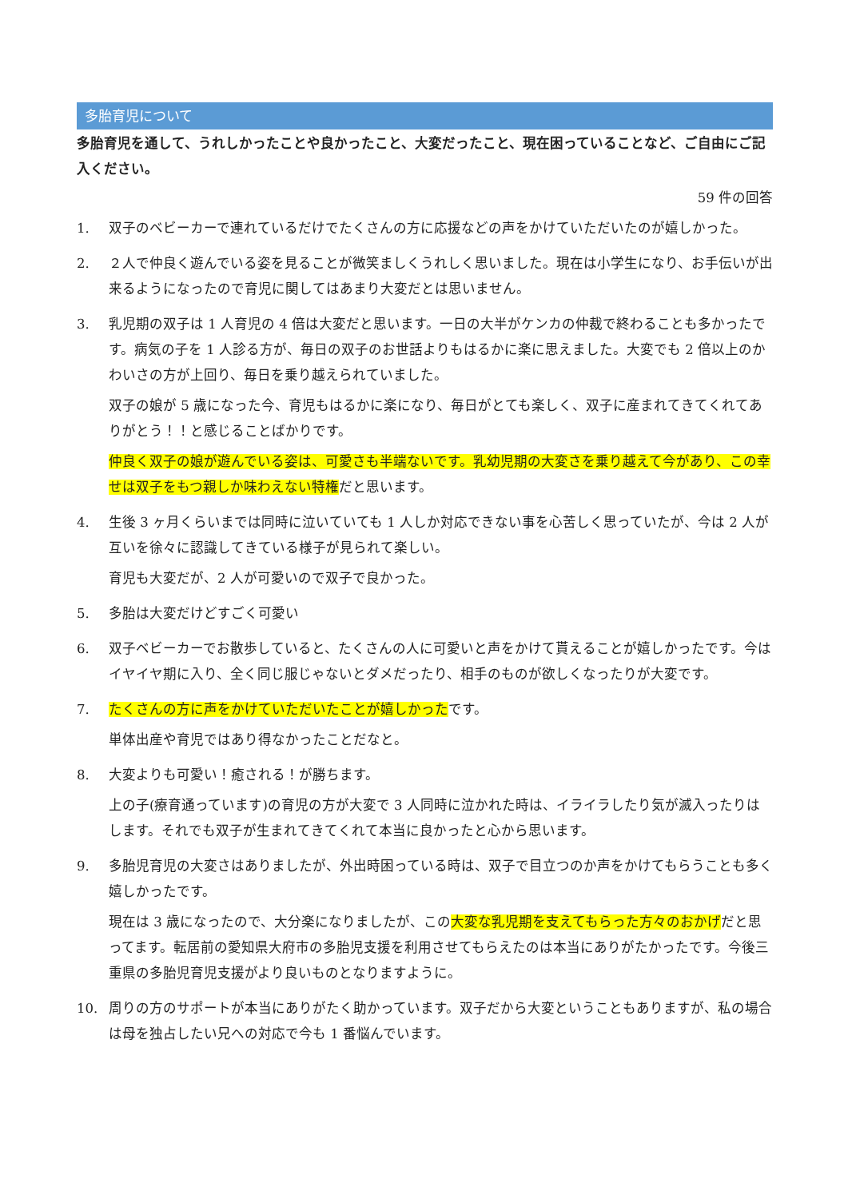多胎育児について
多胎育児を通して、うれしかったことや良かったこと、大変だったこと、現在困っていることなど、ご自由にご記入ください。
59 件の回答
1. 双子のベビーカーで連れているだけでたくさんの方に応援などの声をかけていただいたのが嬉しかった。
2. ２人で仲良く遊んでいる姿を見ることが微笑ましくうれしく思いました。現在は小学生になり、お手伝いが出来るようになったので育児に関してはあまり大変だとは思いません。
3. 乳児期の双子は 1 人育児の 4 倍は大変だと思います。一日の大半がケンカの仲裁で終わることも多かったです。病気の子を 1 人診る方が、毎日の双子のお世話よりもはるかに楽に思えました。大変でも 2 倍以上のかわいさの方が上回り、毎日を乗り越えられていました。
双子の娘が 5 歳になった今、育児もはるかに楽になり、毎日がとても楽しく、双子に産まれてきてくれてありがとう！！と感じることばかりです。
仲良く双子の娘が遊んでいる姿は、可愛さも半端ないです。乳幼児期の大変さを乗り越えて今があり、この幸せは双子をもつ親しか味わえない特権だと思います。
4. 生後 3 ヶ月くらいまでは同時に泣いていても 1 人しか対応できない事を心苦しく思っていたが、今は 2 人が互いを徐々に認識してきている様子が見られて楽しい。
育児も大変だが、2 人が可愛いので双子で良かった。
5. 多胎は大変だけどすごく可愛い
6. 双子ベビーカーでお散歩していると、たくさんの人に可愛いと声をかけて貰えることが嬉しかったです。今はイヤイヤ期に入り、全く同じ服じゃないとダメだったり、相手のものが欲しくなったりが大変です。
7. たくさんの方に声をかけていただいたことが嬉しかったです。
単体出産や育児ではあり得なかったことだなと。
8. 大変よりも可愛い！癒される！が勝ちます。
上の子(療育通っています)の育児の方が大変で 3 人同時に泣かれた時は、イライラしたり気が滅入ったりはします。それでも双子が生まれてきてくれて本当に良かったと心から思います。
9. 多胎児育児の大変さはありましたが、外出時困っている時は、双子で目立つのか声をかけてもらうことも多く嬉しかったです。
現在は 3 歳になったので、大分楽になりましたが、この大変な乳児期を支えてもらった方々のおかげだと思ってます。転居前の愛知県大府市の多胎児支援を利用させてもらえたのは本当にありがたかったです。今後三重県の多胎児育児支援がより良いものとなりますように。
10. 周りの方のサポートが本当にありがたく助かっています。双子だから大変ということもありますが、私の場合は母を独占したい兄への対応で今も 1 番悩んでいます。